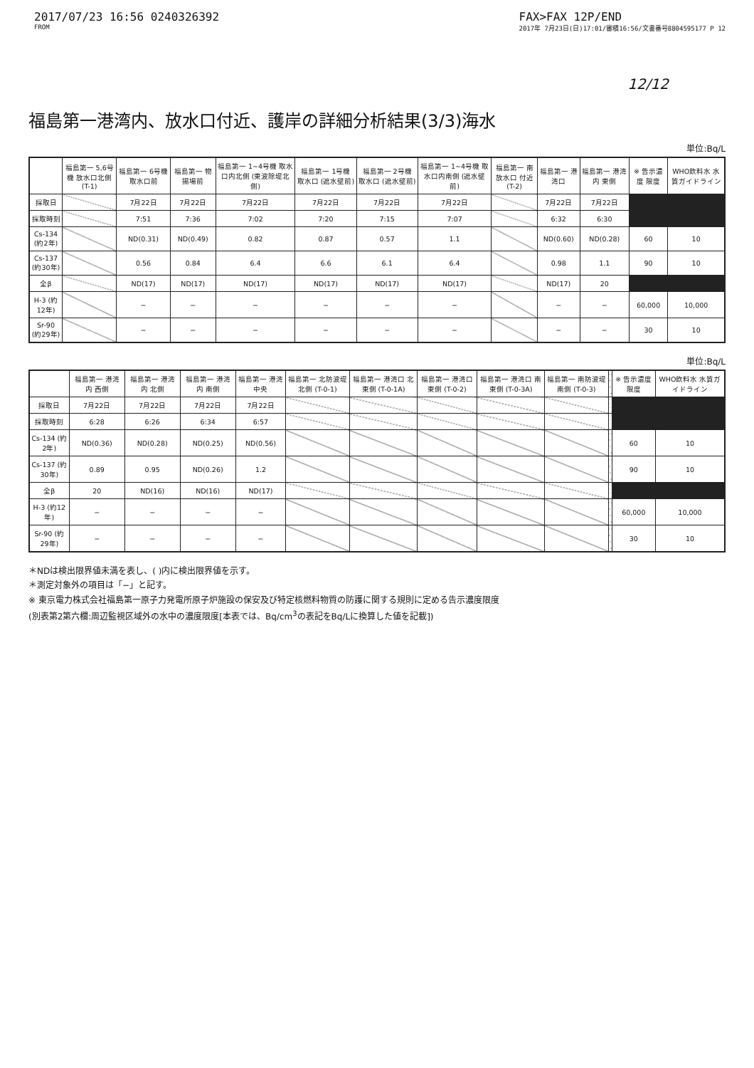2017/07/23 16:56 0240326392
FROM
FAX>FAX 12P/END
2017年 7月23日(日)17:01/審積16:56/文書番号8804595177 P 12
12/12
福島第一港湾内、放水口付近、護岸の詳細分析結果(3/3)海水
単位:Bq/L
| | 福島第一 5,6号機 放水口北側 (T-1) | 福島第一 6号機 取水口前 | 福島第一 物揚場前 | 福島第一 1~4号機 取水口内北側 (東波除堤北側) | 福島第一 1号機 取水口 (遮水壁前) | 福島第一 2号機 取水口 (遮水壁前) | 福島第一 1~4号機 取水口内南側 (遮水壁前) | 福島第一 南放水口 付近 (T-2) | 福島第一 港湾口 | 福島第一 港湾内 東側 | ※ 告示濃度 限度 | WHO飲料水 水質ガイドライン |
| --- | --- | --- | --- | --- | --- | --- | --- | --- | --- | --- | --- | --- |
| 採取日 | | 7月22日 | 7月22日 | 7月22日 | 7月22日 | 7月22日 | 7月22日 | | 7月22日 | 7月22日 | | |
| 採取時刻 | | 7:51 | 7:36 | 7:02 | 7:20 | 7:15 | 7:07 | | 6:32 | 6:30 | | |
| Cs-134 (約2年) | | ND(0.31) | ND(0.49) | 0.82 | 0.87 | 0.57 | 1.1 | | ND(0.60) | ND(0.28) | 60 | 10 |
| Cs-137 (約30年) | | 0.56 | 0.84 | 6.4 | 6.6 | 6.1 | 6.4 | | 0.98 | 1.1 | 90 | 10 |
| 全β | | ND(17) | ND(17) | ND(17) | ND(17) | ND(17) | ND(17) | | ND(17) | 20 | | |
| H-3 (約12年) | | − | − | − | − | − | − | | − | − | 60,000 | 10,000 |
| Sr-90 (約29年) | | − | − | − | − | − | − | | − | − | 30 | 10 |
単位:Bq/L
| | 福島第一 港湾内 西側 | 福島第一 港湾内 北側 | 福島第一 港湾内 南側 | 福島第一 港湾中央 | 福島第一 北防波堤 北側 (T-0-1) | 福島第一 港湾口 北東側 (T-0-1A) | 福島第一 港湾口 東側 (T-0-2) | 福島第一 港湾口 南東側 (T-0-3A) | 福島第一 南防波堤 南側 (T-0-3) | | ※ 告示濃度 限度 | WHO飲料水 水質ガイドライン |
| --- | --- | --- | --- | --- | --- | --- | --- | --- | --- | --- | --- | --- |
| 採取日 | 7月22日 | 7月22日 | 7月22日 | 7月22日 | | | | | | | | |
| 採取時刻 | 6:28 | 6:26 | 6:34 | 6:57 | | | | | | | | |
| Cs-134 (約2年) | ND(0.36) | ND(0.28) | ND(0.25) | ND(0.56) | | | | | | | 60 | 10 |
| Cs-137 (約30年) | 0.89 | 0.95 | ND(0.26) | 1.2 | | | | | | | 90 | 10 |
| 全β | 20 | ND(16) | ND(16) | ND(17) | | | | | | | | |
| H-3 (約12年) | − | − | − | − | | | | | | | 60,000 | 10,000 |
| Sr-90 (約29年) | − | − | − | − | | | | | | | 30 | 10 |
＊NDは検出限界値未満を表し、( )内に検出限界値を示す。
＊測定対象外の項目は「−」と記す。
※ 東京電力株式会社福島第一原子力発電所原子炉施設の保安及び特定核燃料物質の防護に関する規則に定める告示濃度限度
(別表第2第六欄:周辺監視区域外の水中の濃度限度[本表では、Bq/cm<sup>3</sup>の表記をBq/Lに換算した値を記載])